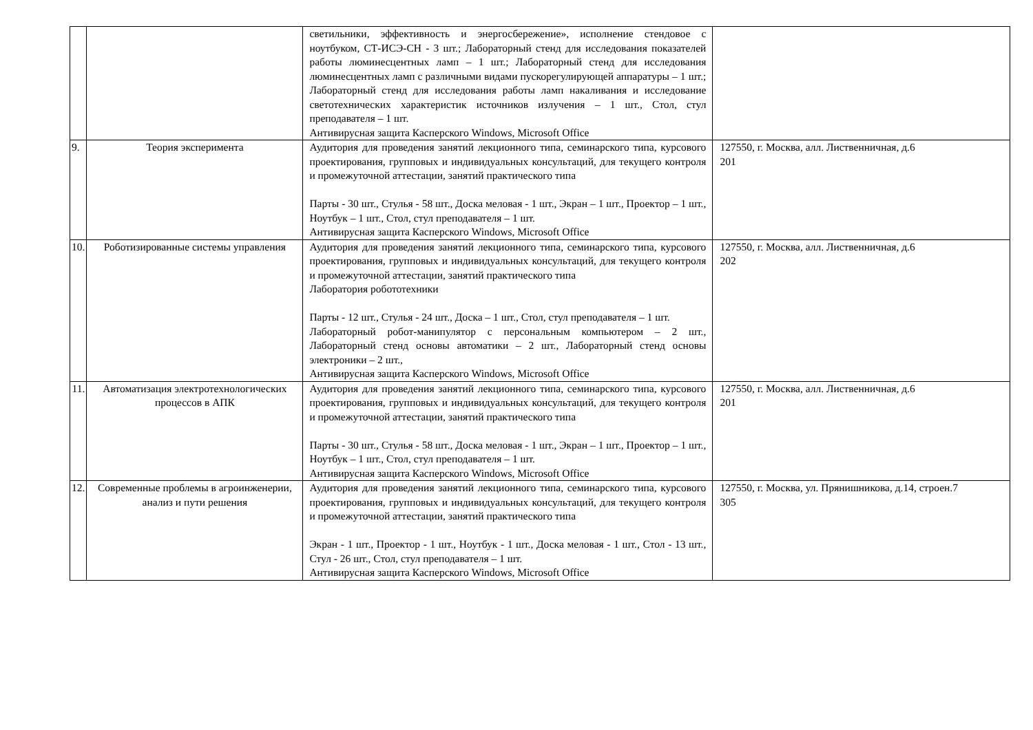| | | светильники, эффективность и энергосбережение», исполнение стендовое с ноутбуком, СТ-ИСЭ-СН - 3 шт.; Лабораторный стенд для исследования показателей работы люминесцентных ламп – 1 шт.; Лабораторный стенд для исследования люминесцентных ламп с различными видами пускорегулирующей аппаратуры – 1 шт.; Лабораторный стенд для исследования работы ламп накаливания и исследование светотехнических характеристик источников излучения – 1 шт., Стол, стул преподавателя – 1 шт. Антивирусная защита Касперского Windows, Microsoft Office | |
| 9. | Теория эксперимента | Аудитория для проведения занятий лекционного типа, семинарского типа, курсового проектирования, групповых и индивидуальных консультаций, для текущего контроля и промежуточной аттестации, занятий практического типа Парты - 30 шт., Стулья - 58 шт., Доска меловая - 1 шт., Экран – 1 шт., Проектор – 1 шт., Ноутбук – 1 шт., Стол, стул преподавателя – 1 шт. Антивирусная защита Касперского Windows, Microsoft Office | 127550, г. Москва, алл. Лиственничная, д.6 201 |
| 10. | Роботизированные системы управления | Аудитория для проведения занятий лекционного типа, семинарского типа, курсового проектирования, групповых и индивидуальных консультаций, для текущего контроля и промежуточной аттестации, занятий практического типа Лаборатория робототехники Парты - 12 шт., Стулья - 24 шт., Доска – 1 шт., Стол, стул преподавателя – 1 шт. Лабораторный робот-манипулятор с персональным компьютером – 2 шт., Лабораторный стенд основы автоматики – 2 шт., Лабораторный стенд основы электроники – 2 шт., Антивирусная защита Касперского Windows, Microsoft Office | 127550, г. Москва, алл. Лиственничная, д.6 202 |
| 11. | Автоматизация электротехнологических процессов в АПК | Аудитория для проведения занятий лекционного типа, семинарского типа, курсового проектирования, групповых и индивидуальных консультаций, для текущего контроля и промежуточной аттестации, занятий практического типа Парты - 30 шт., Стулья - 58 шт., Доска меловая - 1 шт., Экран – 1 шт., Проектор – 1 шт., Ноутбук – 1 шт., Стол, стул преподавателя – 1 шт. Антивирусная защита Касперского Windows, Microsoft Office | 127550, г. Москва, алл. Лиственничная, д.6 201 |
| 12. | Современные проблемы в агроинженерии, анализ и пути решения | Аудитория для проведения занятий лекционного типа, семинарского типа, курсового проектирования, групповых и индивидуальных консультаций, для текущего контроля и промежуточной аттестации, занятий практического типа Экран - 1 шт., Проектор - 1 шт., Ноутбук - 1 шт., Доска меловая - 1 шт., Стол - 13 шт., Стул - 26 шт., Стол, стул преподавателя – 1 шт. Антивирусная защита Касперского Windows, Microsoft Office | 127550, г. Москва, ул. Прянишникова, д.14, строен.7 305 |